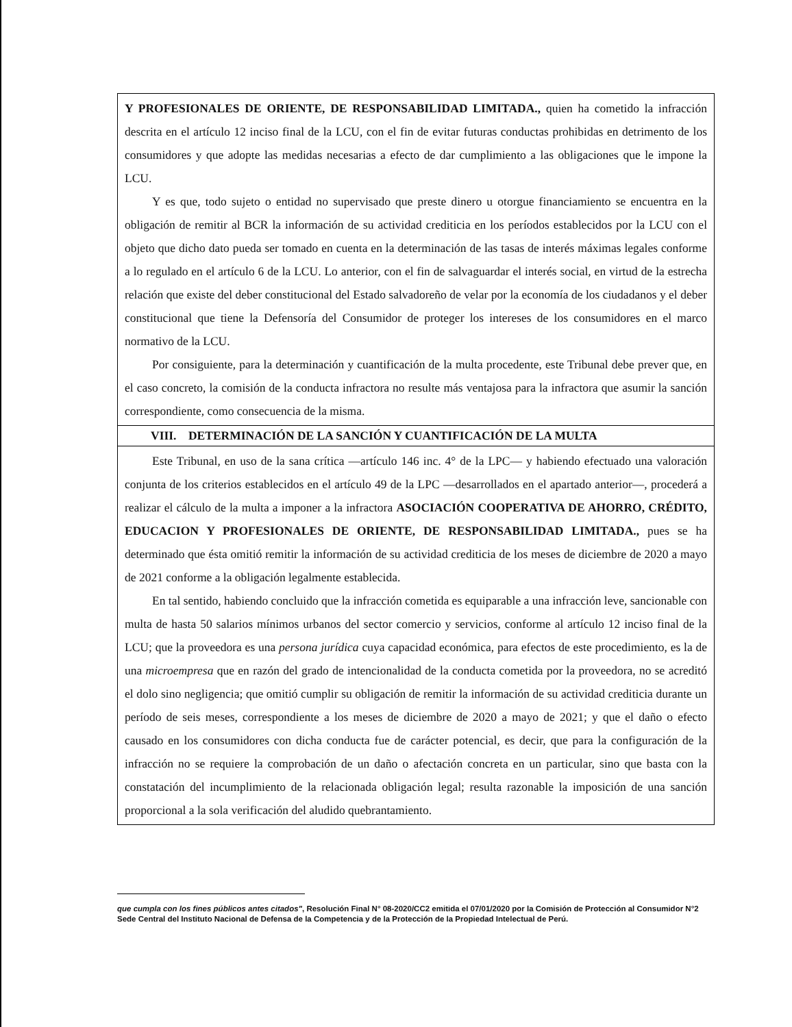Y PROFESIONALES DE ORIENTE, DE RESPONSABILIDAD LIMITADA., quien ha cometido la infracción descrita en el artículo 12 inciso final de la LCU, con el fin de evitar futuras conductas prohibidas en detrimento de los consumidores y que adopte las medidas necesarias a efecto de dar cumplimiento a las obligaciones que le impone la LCU.
Y es que, todo sujeto o entidad no supervisado que preste dinero u otorgue financiamiento se encuentra en la obligación de remitir al BCR la información de su actividad crediticia en los períodos establecidos por la LCU con el objeto que dicho dato pueda ser tomado en cuenta en la determinación de las tasas de interés máximas legales conforme a lo regulado en el artículo 6 de la LCU. Lo anterior, con el fin de salvaguardar el interés social, en virtud de la estrecha relación que existe del deber constitucional del Estado salvadoreño de velar por la economía de los ciudadanos y el deber constitucional que tiene la Defensoría del Consumidor de proteger los intereses de los consumidores en el marco normativo de la LCU.
Por consiguiente, para la determinación y cuantificación de la multa procedente, este Tribunal debe prever que, en el caso concreto, la comisión de la conducta infractora no resulte más ventajosa para la infractora que asumir la sanción correspondiente, como consecuencia de la misma.
VIII. DETERMINACIÓN DE LA SANCIÓN Y CUANTIFICACIÓN DE LA MULTA
Este Tribunal, en uso de la sana crítica —artículo 146 inc. 4° de la LPC— y habiendo efectuado una valoración conjunta de los criterios establecidos en el artículo 49 de la LPC —desarrollados en el apartado anterior—, procederá a realizar el cálculo de la multa a imponer a la infractora ASOCIACIÓN COOPERATIVA DE AHORRO, CRÉDITO, EDUCACION Y PROFESIONALES DE ORIENTE, DE RESPONSABILIDAD LIMITADA., pues se ha determinado que ésta omitió remitir la información de su actividad crediticia de los meses de diciembre de 2020 a mayo de 2021 conforme a la obligación legalmente establecida.
En tal sentido, habiendo concluido que la infracción cometida es equiparable a una infracción leve, sancionable con multa de hasta 50 salarios mínimos urbanos del sector comercio y servicios, conforme al artículo 12 inciso final de la LCU; que la proveedora es una persona jurídica cuya capacidad económica, para efectos de este procedimiento, es la de una microempresa que en razón del grado de intencionalidad de la conducta cometida por la proveedora, no se acreditó el dolo sino negligencia; que omitió cumplir su obligación de remitir la información de su actividad crediticia durante un período de seis meses, correspondiente a los meses de diciembre de 2020 a mayo de 2021; y que el daño o efecto causado en los consumidores con dicha conducta fue de carácter potencial, es decir, que para la configuración de la infracción no se requiere la comprobación de un daño o afectación concreta en un particular, sino que basta con la constatación del incumplimiento de la relacionada obligación legal; resulta razonable la imposición de una sanción proporcional a la sola verificación del aludido quebrantamiento.
que cumpla con los fines públicos antes citados", Resolución Final N° 08-2020/CC2 emitida el 07/01/2020 por la Comisión de Protección al Consumidor N°2 Sede Central del Instituto Nacional de Defensa de la Competencia y de la Protección de la Propiedad Intelectual de Perú.